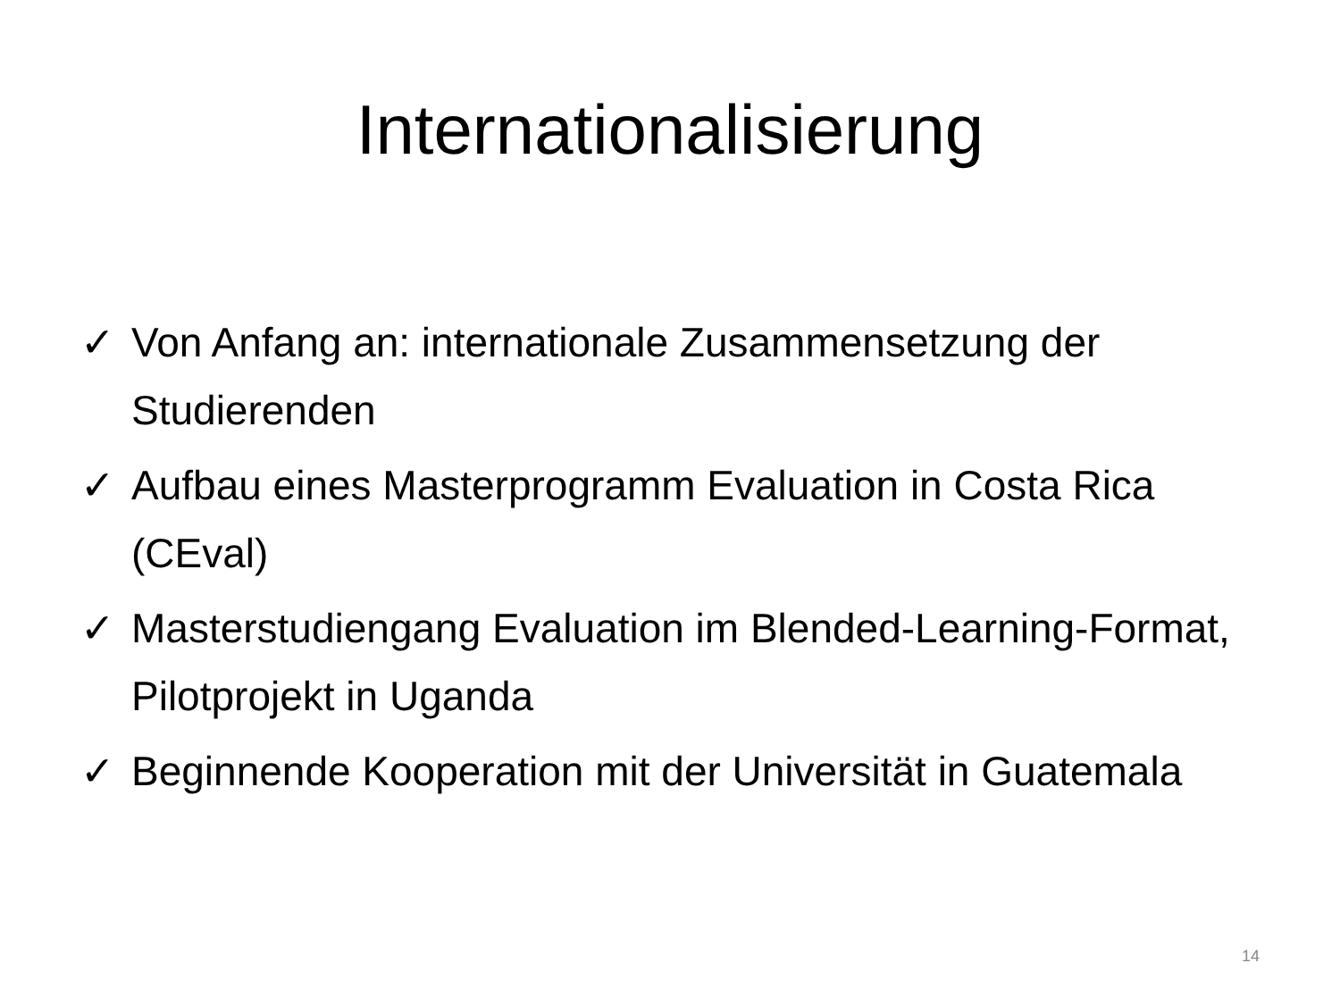Internationalisierung
✓ Von Anfang an: internationale Zusammensetzung der Studierenden
✓ Aufbau eines Masterprogramm Evaluation in Costa Rica (CEval)
✓ Masterstudiengang Evaluation im Blended-Learning-Format, Pilotprojekt in Uganda
✓ Beginnende Kooperation mit der Universität in Guatemala
14